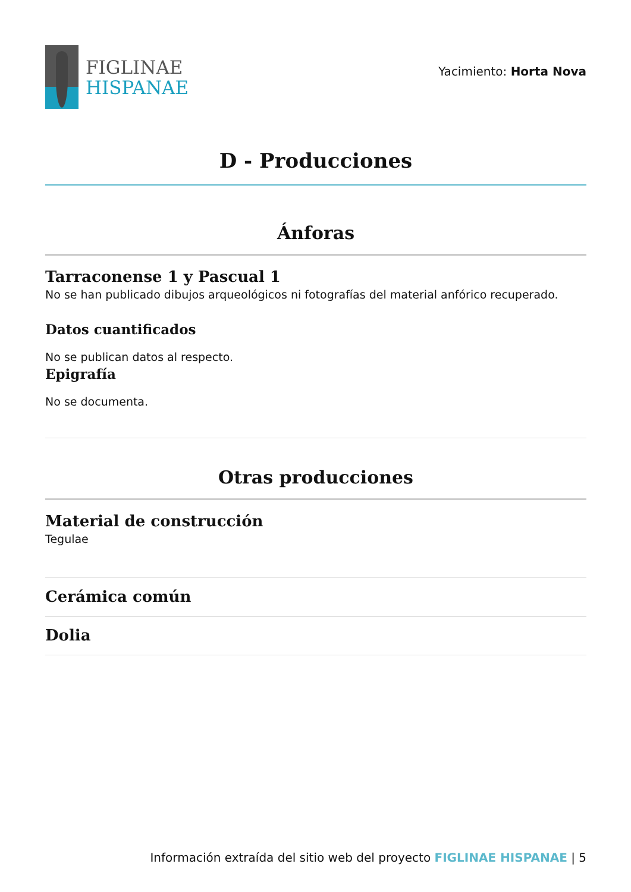FIGLINAE
HISPANAE
Yacimiento: Horta Nova
D - Producciones
Ánforas
Tarraconense 1 y Pascual 1
No se han publicado dibujos arqueológicos ni fotografías del material anfórico recuperado.
Datos cuantificados
No se publican datos al respecto.
Epigrafía
No se documenta.
Otras producciones
Material de construcción
Tegulae
Cerámica común
Dolia
Información extraída del sitio web del proyecto FIGLINAE HISPANAE | 5